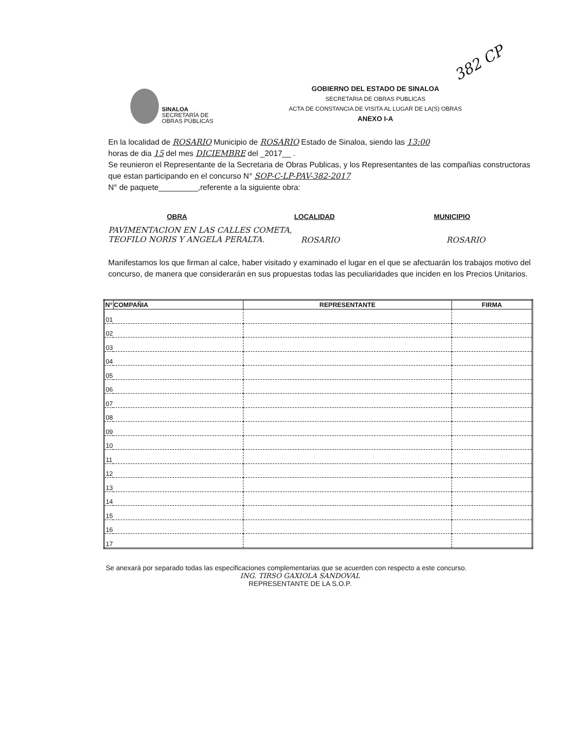382 CP
SINALOA
SECRETARÍA DE
OBRAS PÚBLICAS
GOBIERNO DEL ESTADO DE SINALOA
SECRETARIA DE OBRAS PUBLICAS
ACTA DE CONSTANCIA DE VISITA AL LUGAR DE LA(S) OBRAS
ANEXO I-A
En la localidad de ROSARIO Municipio de ROSARIO Estado de Sinaloa, siendo las 13:00
horas de dia 15 del mes DICIEMBRE del _2017__ .
Se reunieron el Representante de la Secretaria de Obras Publicas, y los Representantes de las compañias constructoras que estan participando en el concurso N° SOP-C-LP-PAV-382-2017
N° de paquete_________,referente a la siguiente obra:
OBRA LOCALIDAD MUNICIPIO
PAVIMENTACION EN LAS CALLES COMETA, TEOFILO NORIS Y ANGELA PERALTA.
ROSARIO ROSARIO
Manifestamos los que firman al calce, haber visitado y examinado el lugar en el que se afectuarán los trabajos motivo del concurso, de manera que considerarán en sus propuestas todas las peculiaridades que inciden en los Precios Unitarios.
| N° | COMPAÑIA | REPRESENTANTE | FIRMA |
| --- | --- | --- | --- |
| 01 | | | |
| 02 | | | |
| 03 | | | |
| 04 | | | |
| 05 | | | |
| 06 | | | |
| 07 | | | |
| 08 | | | |
| 09 | | | |
| 10 | | | |
| 11 | | | |
| 12 | | | |
| 13 | | | |
| 14 | | | |
| 15 | | | |
| 16 | | | |
| 17 | | | |
Se anexará por separado todas las especificaciones complementarias que se acuerden con respecto a este concurso.
ING. TIRSO GAXIOLA SANDOVAL
REPRESENTANTE DE LA S.O.P.